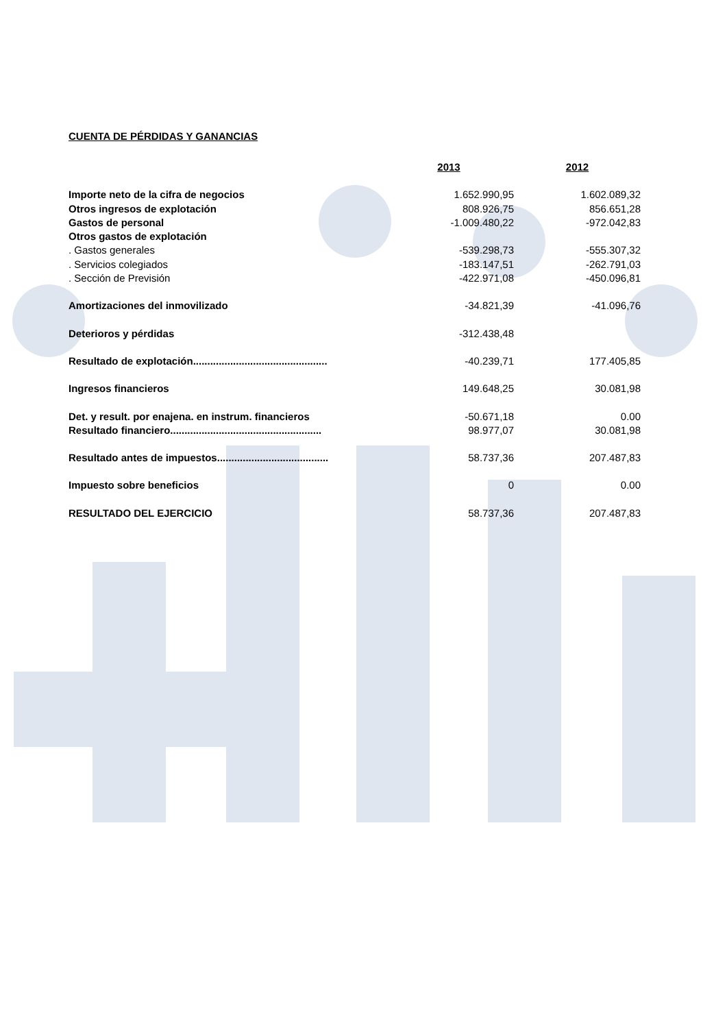CUENTA DE PÉRDIDAS Y GANANCIAS
| | 2013 | 2012 |
| Importe neto de la cifra de negocios | 1.652.990,95 | 1.602.089,32 |
| Otros ingresos de explotación | 808.926,75 | 856.651,28 |
| Gastos de personal | -1.009.480,22 | -972.042,83 |
| Otros gastos de explotación | | |
| . Gastos generales | -539.298,73 | -555.307,32 |
| . Servicios colegiados | -183.147,51 | -262.791,03 |
| . Sección de Previsión | -422.971,08 | -450.096,81 |
| Amortizaciones del inmovilizado | -34.821,39 | -41.096,76 |
| Deterioros y pérdidas | -312.438,48 | |
| Resultado de explotación............................................... | -40.239,71 | 177.405,85 |
| Ingresos financieros | 149.648,25 | 30.081,98 |
| Det. y result. por enajena. en instrum. financieros | -50.671,18 | 0.00 |
| Resultado financiero..................................................... | 98.977,07 | 30.081,98 |
| Resultado antes de impuestos....................................... | 58.737,36 | 207.487,83 |
| Impuesto sobre beneficios | 0 | 0.00 |
| RESULTADO DEL EJERCICIO | 58.737,36 | 207.487,83 |